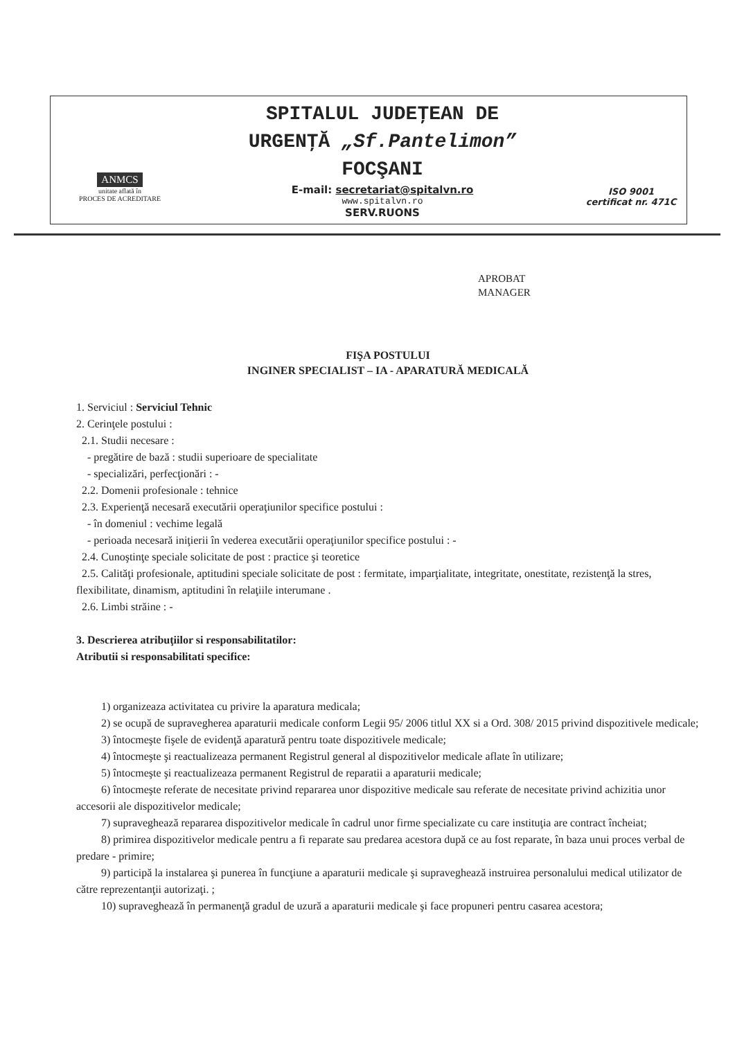ANMCS
unitate aflată în
PROCES DE ACREDITARE
SPITALUL JUDEŢEAN DE
URGENŢĂ „Sf.Pantelimon”
FOCŞANI
E-mail: secretariat@spitalvn.ro
www.spitalvn.ro
SERV.RUONS
ISO 9001
certificat nr. 471C
APROBAT
MANAGER
FIŞA POSTULUI
INGINER SPECIALIST – IA - APARATURĂ MEDICALĂ
1. Serviciul : Serviciul Tehnic
2. Cerinţele postului :
2.1. Studii necesare :
- pregătire de bază : studii superioare de specialitate
- specializări, perfecţionări : -
2.2. Domenii profesionale : tehnice
2.3. Experienţă necesară executării operaţiunilor specifice postului :
- în domeniul : vechime legală
- perioada necesară iniţierii în vederea executării operaţiunilor specifice postului : -
2.4. Cunoştinţe speciale solicitate de post : practice şi teoretice
2.5. Calităţi profesionale, aptitudini speciale solicitate de post : fermitate, imparţialitate, integritate, onestitate, rezistenţă la stres, flexibilitate, dinamism, aptitudini în relaţiile interumane .
2.6. Limbi străine : -
3. Descrierea atribuţiilor si responsabilitatilor:
Atributii si responsabilitati specifice:
1) organizeaza activitatea cu privire la aparatura medicala;
2) se ocupă de supravegherea aparaturii medicale conform Legii 95/ 2006 titlul XX si a Ord. 308/ 2015 privind dispozitivele medicale;
3) întocmeşte fişele de evidenţă aparatură pentru toate dispozitivele medicale;
4) întocmeşte şi reactualizeaza permanent Registrul general al dispozitivelor medicale aflate în utilizare;
5) întocmeşte şi reactualizeaza permanent Registrul de reparatii a aparaturii medicale;
6) întocmeşte referate de necesitate privind repararea unor dispozitive medicale sau referate de necesitate privind achizitia unor accesorii ale dispozitivelor medicale;
7) supraveghează repararea dispozitivelor medicale în cadrul unor firme specializate cu care instituţia are contract încheiat;
8) primirea dispozitivelor medicale pentru a fi reparate sau predarea acestora după ce au fost reparate, în baza unui proces verbal de predare - primire;
9) participă la instalarea şi punerea în funcţiune a aparaturii medicale şi supraveghează instruirea personalului medical utilizator de către reprezentanţii autorizaţi. ;
10) supraveghează în permanenţă gradul de uzură a aparaturii medicale şi face propuneri pentru casarea acestora;